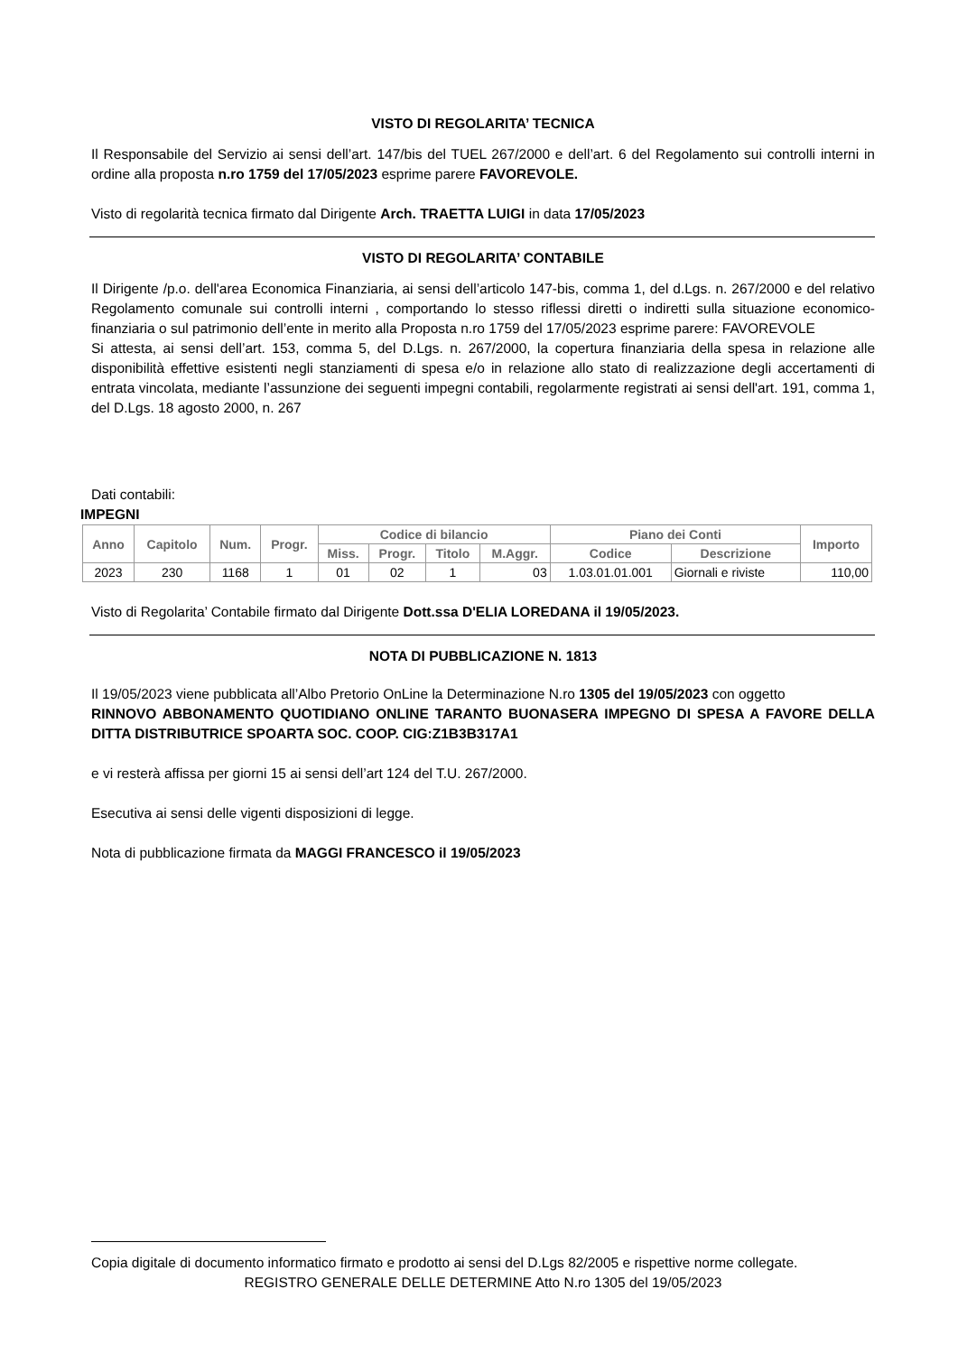VISTO DI REGOLARITA’ TECNICA
Il Responsabile del Servizio ai sensi dell’art. 147/bis del TUEL 267/2000 e dell’art. 6 del Regolamento sui controlli interni in ordine alla proposta n.ro 1759 del 17/05/2023 esprime parere FAVOREVOLE.
Visto di regolarità tecnica firmato dal Dirigente Arch. TRAETTA LUIGI in data 17/05/2023
VISTO DI REGOLARITA’ CONTABILE
Il Dirigente /p.o. dell'area Economica Finanziaria, ai sensi dell’articolo 147-bis, comma 1, del d.Lgs. n. 267/2000 e del relativo Regolamento comunale sui controlli interni , comportando lo stesso riflessi diretti o indiretti sulla situazione economico-finanziaria o sul patrimonio dell’ente in merito alla Proposta n.ro 1759 del 17/05/2023 esprime parere: FAVOREVOLE
Si attesta, ai sensi dell’art. 153, comma 5, del D.Lgs. n. 267/2000, la copertura finanziaria della spesa in relazione alle disponibilità effettive esistenti negli stanziamenti di spesa e/o in relazione allo stato di realizzazione degli accertamenti di entrata vincolata, mediante l’assunzione dei seguenti impegni contabili, regolarmente registrati ai sensi dell'art. 191, comma 1, del D.Lgs. 18 agosto 2000, n. 267
Dati contabili:
IMPEGNI
| Anno | Capitolo | Num. | Progr. | Codice di bilancio | | | | Piano dei Conti | | Importo |
| --- | --- | --- | --- | --- | --- | --- | --- | --- | --- | --- |
| | | | | Miss. | Progr. | Titolo | M.Aggr. | Codice | Descrizione | |
| 2023 | 230 | 1168 | 1 | 01 | 02 | 1 | 03 | 1.03.01.01.001 | Giornali e riviste | 110,00 |
Visto di Regolarita’ Contabile firmato dal Dirigente Dott.ssa D'ELIA LOREDANA il 19/05/2023.
NOTA DI PUBBLICAZIONE N. 1813
Il 19/05/2023 viene pubblicata all’Albo Pretorio OnLine la Determinazione N.ro 1305 del 19/05/2023 con oggetto
RINNOVO ABBONAMENTO QUOTIDIANO ONLINE TARANTO BUONASERA IMPEGNO DI SPESA A FAVORE DELLA DITTA DISTRIBUTRICE SPOARTA SOC. COOP. CIG:Z1B3B317A1
e vi resterà affissa per giorni 15 ai sensi dell’art 124 del T.U. 267/2000.
Esecutiva ai sensi delle vigenti disposizioni di legge.
Nota di pubblicazione firmata da MAGGI FRANCESCO il 19/05/2023
Copia digitale di documento informatico firmato e prodotto ai sensi del D.Lgs 82/2005 e rispettive norme collegate.
REGISTRO GENERALE DELLE DETERMINE Atto N.ro 1305 del 19/05/2023